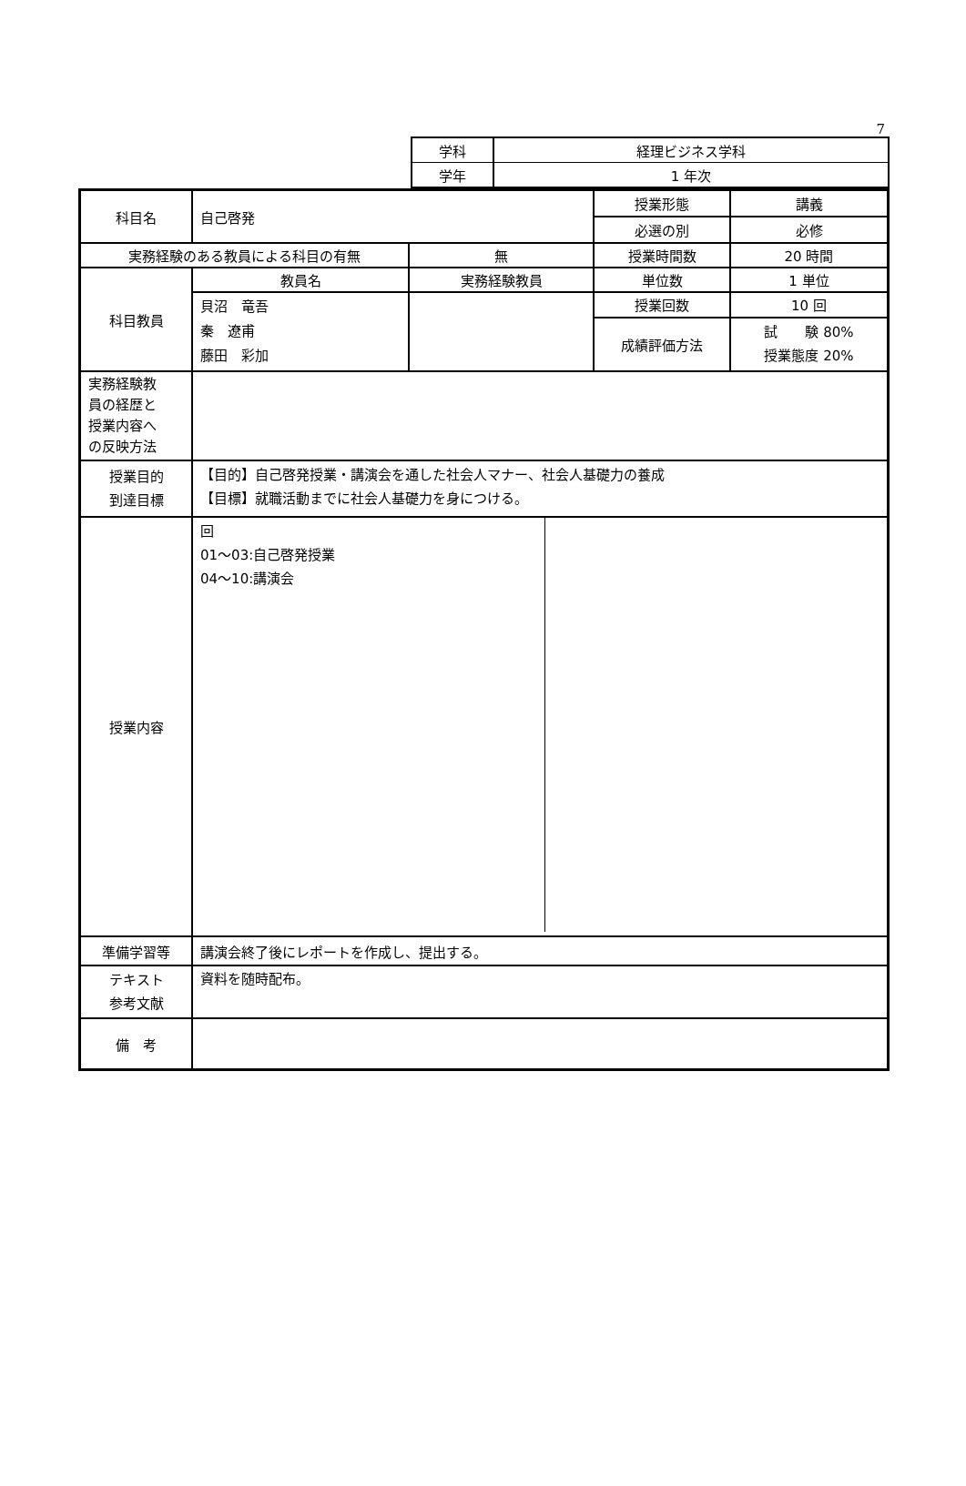7
| 学科 | 経理ビジネス学科 |
| 学年 | 1 年次 |
| 科目名 | 自己啓発 | | 授業形態 | 講義 |
| | | | 必選の別 | 必修 |
| 実務経験のある教員による科目の有無 | | 無 | 授業時間数 | 20 時間 |
| 科目教員 | 教員名 | 実務経験教員 | 単位数 | 1 単位 |
| | 貝沼 竜吾 秦 遼甫 藤田 彩加 | | 授業回数 | 10 回 |
| | | | 成績評価方法 | 試 験 80% 授業態度 20% |
| 実務経験教 員の経歴と 授業内容へ の反映方法 | | | | |
| 授業目的 到達目標 | 【目的】自己啓発授業・講演会を通した社会人マナー、社会人基礎力の養成 【目標】就職活動までに社会人基礎力を身につける。 | | | |
| 授業内容 | / 回 01～03:自己啓発授業 04～10:講演会 / / | | | |
| 準備学習等 | 講演会終了後にレポートを作成し、提出する。 | | | |
| テキスト 参考文献 | 資料を随時配布。 | | | |
| 備 考 | | | | |